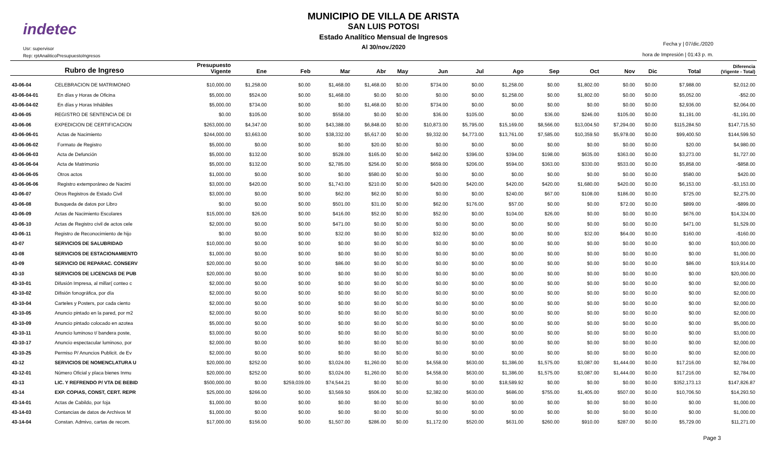indetec
Usr: supervisor
Rep: rptAnaliticoPresupuestoIngresos
MUNICIPIO DE VILLA DE ARISTA
SAN LUIS POTOSI
Estado Analítico Mensual de Ingresos
Al 30/nov./2020
Fecha y | 07/dic./2020
hora de Impresión | 01:43 p. m.
| Rubro de Ingreso | | Presupuesto Vigente | Ene | Feb | Mar | Abr | May | Jun | Jul | Ago | Sep | Oct | Nov | Dic | Total | Diferencia (Vigente - Total) |
| --- | --- | --- | --- | --- | --- | --- | --- | --- | --- | --- | --- | --- | --- | --- | --- | --- |
| 43-06-04 | CELEBRACION DE MATRIMONIO | $10,000.00 | $1,258.00 | $0.00 | $1,468.00 | $1,468.00 | $0.00 | $734.00 | $0.00 | $1,258.00 | $0.00 | $1,802.00 | $0.00 | $0.00 | $7,988.00 | $2,012.00 |
| 43-06-04-01 | En días y Horas de Oficina | $5,000.00 | $524.00 | $0.00 | $1,468.00 | $0.00 | $0.00 | $0.00 | $0.00 | $1,258.00 | $0.00 | $1,802.00 | $0.00 | $0.00 | $5,052.00 | -$52.00 |
| 43-06-04-02 | En días y Horas Inhábiles | $5,000.00 | $734.00 | $0.00 | $0.00 | $1,468.00 | $0.00 | $734.00 | $0.00 | $0.00 | $0.00 | $0.00 | $0.00 | $0.00 | $2,936.00 | $2,064.00 |
| 43-06-05 | REGISTRO DE SENTENCIA DE DI | $0.00 | $105.00 | $0.00 | $558.00 | $0.00 | $0.00 | $36.00 | $105.00 | $0.00 | $36.00 | $246.00 | $105.00 | $0.00 | $1,191.00 | -$1,191.00 |
| 43-06-06 | EXPEDICION DE CERTIFICACION | $263,000.00 | $4,347.00 | $0.00 | $43,388.00 | $6,848.00 | $0.00 | $10,873.00 | $5,795.00 | $15,169.00 | $8,566.00 | $13,004.50 | $7,294.00 | $0.00 | $115,284.50 | $147,715.50 |
| 43-06-06-01 | Actas de Nacimiento | $244,000.00 | $3,663.00 | $0.00 | $38,332.00 | $5,617.00 | $0.00 | $9,332.00 | $4,773.00 | $13,761.00 | $7,585.00 | $10,359.50 | $5,978.00 | $0.00 | $99,400.50 | $144,599.50 |
| 43-06-06-02 | Formato de Registro | $5,000.00 | $0.00 | $0.00 | $0.00 | $20.00 | $0.00 | $0.00 | $0.00 | $0.00 | $0.00 | $0.00 | $0.00 | $0.00 | $20.00 | $4,980.00 |
| 43-06-06-03 | Acta de Defunción | $5,000.00 | $132.00 | $0.00 | $528.00 | $165.00 | $0.00 | $462.00 | $396.00 | $394.00 | $198.00 | $635.00 | $363.00 | $0.00 | $3,273.00 | $1,727.00 |
| 43-06-06-04 | Acta de Matrimonio | $5,000.00 | $132.00 | $0.00 | $2,785.00 | $256.00 | $0.00 | $659.00 | $206.00 | $594.00 | $363.00 | $330.00 | $533.00 | $0.00 | $5,858.00 | -$858.00 |
| 43-06-06-05 | Otros actos | $1,000.00 | $0.00 | $0.00 | $0.00 | $580.00 | $0.00 | $0.00 | $0.00 | $0.00 | $0.00 | $0.00 | $0.00 | $0.00 | $580.00 | $420.00 |
| 43-06-06-06 | Registro extemporáneo de Nacimi | $3,000.00 | $420.00 | $0.00 | $1,743.00 | $210.00 | $0.00 | $420.00 | $420.00 | $420.00 | $420.00 | $1,680.00 | $420.00 | $0.00 | $6,153.00 | -$3,153.00 |
| 43-06-07 | Otros Registros de Estado Civil | $3,000.00 | $0.00 | $0.00 | $62.00 | $62.00 | $0.00 | $0.00 | $0.00 | $240.00 | $67.00 | $108.00 | $186.00 | $0.00 | $725.00 | $2,275.00 |
| 43-06-08 | Busqueda de datos por Libro | $0.00 | $0.00 | $0.00 | $501.00 | $31.00 | $0.00 | $62.00 | $176.00 | $57.00 | $0.00 | $0.00 | $72.00 | $0.00 | $899.00 | -$899.00 |
| 43-06-09 | Actas de Nacimiento Escolares | $15,000.00 | $26.00 | $0.00 | $416.00 | $52.00 | $0.00 | $52.00 | $0.00 | $104.00 | $26.00 | $0.00 | $0.00 | $0.00 | $676.00 | $14,324.00 |
| 43-06-10 | Actas de Registro civil de actos cele | $2,000.00 | $0.00 | $0.00 | $471.00 | $0.00 | $0.00 | $0.00 | $0.00 | $0.00 | $0.00 | $0.00 | $0.00 | $0.00 | $471.00 | $1,529.00 |
| 43-06-11 | Registro de Reconocimiento de hijo | $0.00 | $0.00 | $0.00 | $32.00 | $0.00 | $0.00 | $32.00 | $0.00 | $0.00 | $0.00 | $32.00 | $64.00 | $0.00 | $160.00 | -$160.00 |
| 43-07 | SERVICIOS DE SALUBRIDAD | $10,000.00 | $0.00 | $0.00 | $0.00 | $0.00 | $0.00 | $0.00 | $0.00 | $0.00 | $0.00 | $0.00 | $0.00 | $0.00 | $0.00 | $10,000.00 |
| 43-08 | SERVICIOS DE ESTACIONAMIENTO | $1,000.00 | $0.00 | $0.00 | $0.00 | $0.00 | $0.00 | $0.00 | $0.00 | $0.00 | $0.00 | $0.00 | $0.00 | $0.00 | $0.00 | $1,000.00 |
| 43-09 | SERVICIO DE REPARAC. CONSERV | $20,000.00 | $0.00 | $0.00 | $86.00 | $0.00 | $0.00 | $0.00 | $0.00 | $0.00 | $0.00 | $0.00 | $0.00 | $0.00 | $86.00 | $19,914.00 |
| 43-10 | SERVICIOS DE LICENCIAS DE PUB | $20,000.00 | $0.00 | $0.00 | $0.00 | $0.00 | $0.00 | $0.00 | $0.00 | $0.00 | $0.00 | $0.00 | $0.00 | $0.00 | $0.00 | $20,000.00 |
| 43-10-01 | Difusión Impresa, al millar( conteo c | $2,000.00 | $0.00 | $0.00 | $0.00 | $0.00 | $0.00 | $0.00 | $0.00 | $0.00 | $0.00 | $0.00 | $0.00 | $0.00 | $0.00 | $2,000.00 |
| 43-10-02 | Difisión fonográfica, por día | $2,000.00 | $0.00 | $0.00 | $0.00 | $0.00 | $0.00 | $0.00 | $0.00 | $0.00 | $0.00 | $0.00 | $0.00 | $0.00 | $0.00 | $2,000.00 |
| 43-10-04 | Carteles y Posters, por cada ciento | $2,000.00 | $0.00 | $0.00 | $0.00 | $0.00 | $0.00 | $0.00 | $0.00 | $0.00 | $0.00 | $0.00 | $0.00 | $0.00 | $0.00 | $2,000.00 |
| 43-10-05 | Anuncio pintado en la pared, por m2 | $2,000.00 | $0.00 | $0.00 | $0.00 | $0.00 | $0.00 | $0.00 | $0.00 | $0.00 | $0.00 | $0.00 | $0.00 | $0.00 | $0.00 | $2,000.00 |
| 43-10-09 | Anuncio pintado colocado en azotea | $5,000.00 | $0.00 | $0.00 | $0.00 | $0.00 | $0.00 | $0.00 | $0.00 | $0.00 | $0.00 | $0.00 | $0.00 | $0.00 | $0.00 | $5,000.00 |
| 43-10-11 | Anuncio luminoso t/ bandera poste, | $3,000.00 | $0.00 | $0.00 | $0.00 | $0.00 | $0.00 | $0.00 | $0.00 | $0.00 | $0.00 | $0.00 | $0.00 | $0.00 | $0.00 | $3,000.00 |
| 43-10-17 | Anuncio espectacular luminoso, por | $2,000.00 | $0.00 | $0.00 | $0.00 | $0.00 | $0.00 | $0.00 | $0.00 | $0.00 | $0.00 | $0.00 | $0.00 | $0.00 | $0.00 | $2,000.00 |
| 43-10-25 | Permiso P/ Anuncios Publicit. de Ev | $2,000.00 | $0.00 | $0.00 | $0.00 | $0.00 | $0.00 | $0.00 | $0.00 | $0.00 | $0.00 | $0.00 | $0.00 | $0.00 | $0.00 | $2,000.00 |
| 43-12 | SERVICIOS DE NOMENCLATURA U | $20,000.00 | $252.00 | $0.00 | $3,024.00 | $1,260.00 | $0.00 | $4,558.00 | $630.00 | $1,386.00 | $1,575.00 | $3,087.00 | $1,444.00 | $0.00 | $17,216.00 | $2,784.00 |
| 43-12-01 | Número Oficial y placa bienes Inmu | $20,000.00 | $252.00 | $0.00 | $3,024.00 | $1,260.00 | $0.00 | $4,558.00 | $630.00 | $1,386.00 | $1,575.00 | $3,087.00 | $1,444.00 | $0.00 | $17,216.00 | $2,784.00 |
| 43-13 | LIC. Y REFRENDO P/ VTA DE BEBID | $500,000.00 | $0.00 | $259,039.00 | $74,544.21 | $0.00 | $0.00 | $0.00 | $0.00 | $18,589.92 | $0.00 | $0.00 | $0.00 | $0.00 | $352,173.13 | $147,826.87 |
| 43-14 | EXP. COPIAS, CONST, CERT. REPR | $25,000.00 | $266.00 | $0.00 | $3,569.50 | $506.00 | $0.00 | $2,382.00 | $630.00 | $686.00 | $755.00 | $1,405.00 | $507.00 | $0.00 | $10,706.50 | $14,293.50 |
| 43-14-01 | Actas de Cabildo, por foja | $1,000.00 | $0.00 | $0.00 | $0.00 | $0.00 | $0.00 | $0.00 | $0.00 | $0.00 | $0.00 | $0.00 | $0.00 | $0.00 | $0.00 | $1,000.00 |
| 43-14-03 | Contancias de datos de Archivos M | $1,000.00 | $0.00 | $0.00 | $0.00 | $0.00 | $0.00 | $0.00 | $0.00 | $0.00 | $0.00 | $0.00 | $0.00 | $0.00 | $0.00 | $1,000.00 |
| 43-14-04 | Constan. Admivo, cartas de recom. | $17,000.00 | $156.00 | $0.00 | $1,507.00 | $286.00 | $0.00 | $1,172.00 | $520.00 | $631.00 | $260.00 | $910.00 | $287.00 | $0.00 | $5,729.00 | $11,271.00 |
Page 3